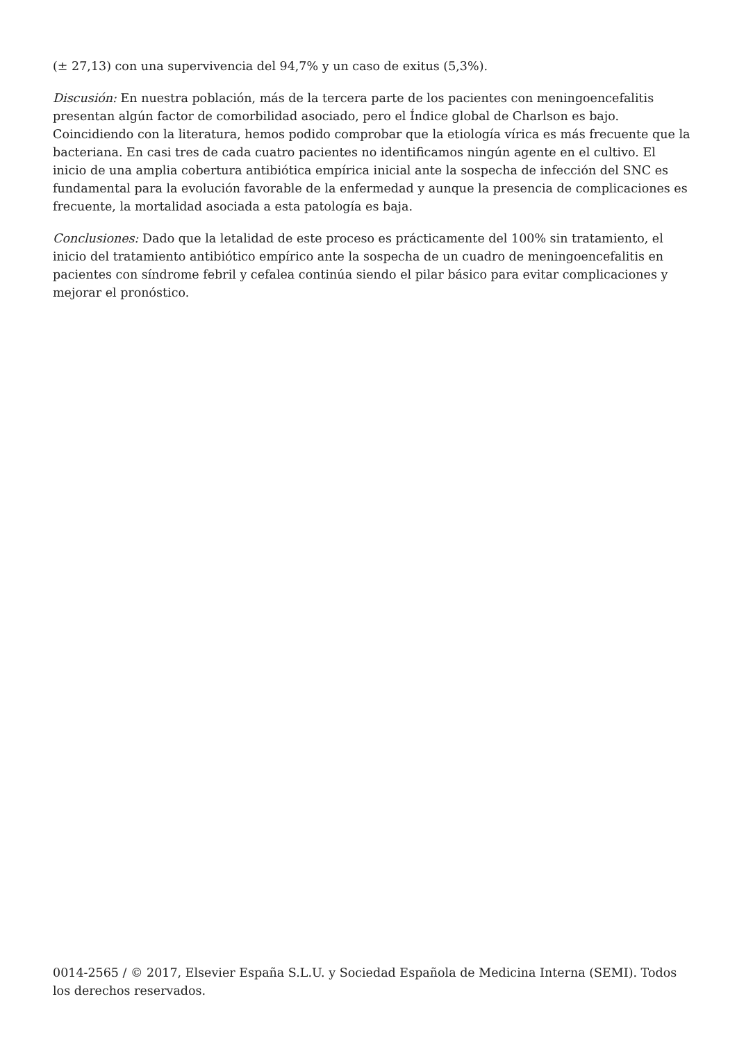(± 27,13) con una supervivencia del 94,7% y un caso de exitus (5,3%).
Discusión: En nuestra población, más de la tercera parte de los pacientes con meningoencefalitis presentan algún factor de comorbilidad asociado, pero el Índice global de Charlson es bajo. Coincidiendo con la literatura, hemos podido comprobar que la etiología vírica es más frecuente que la bacteriana. En casi tres de cada cuatro pacientes no identificamos ningún agente en el cultivo. El inicio de una amplia cobertura antibiótica empírica inicial ante la sospecha de infección del SNC es fundamental para la evolución favorable de la enfermedad y aunque la presencia de complicaciones es frecuente, la mortalidad asociada a esta patología es baja.
Conclusiones: Dado que la letalidad de este proceso es prácticamente del 100% sin tratamiento, el inicio del tratamiento antibiótico empírico ante la sospecha de un cuadro de meningoencefalitis en pacientes con síndrome febril y cefalea continúa siendo el pilar básico para evitar complicaciones y mejorar el pronóstico.
0014-2565 / © 2017, Elsevier España S.L.U. y Sociedad Española de Medicina Interna (SEMI). Todos los derechos reservados.